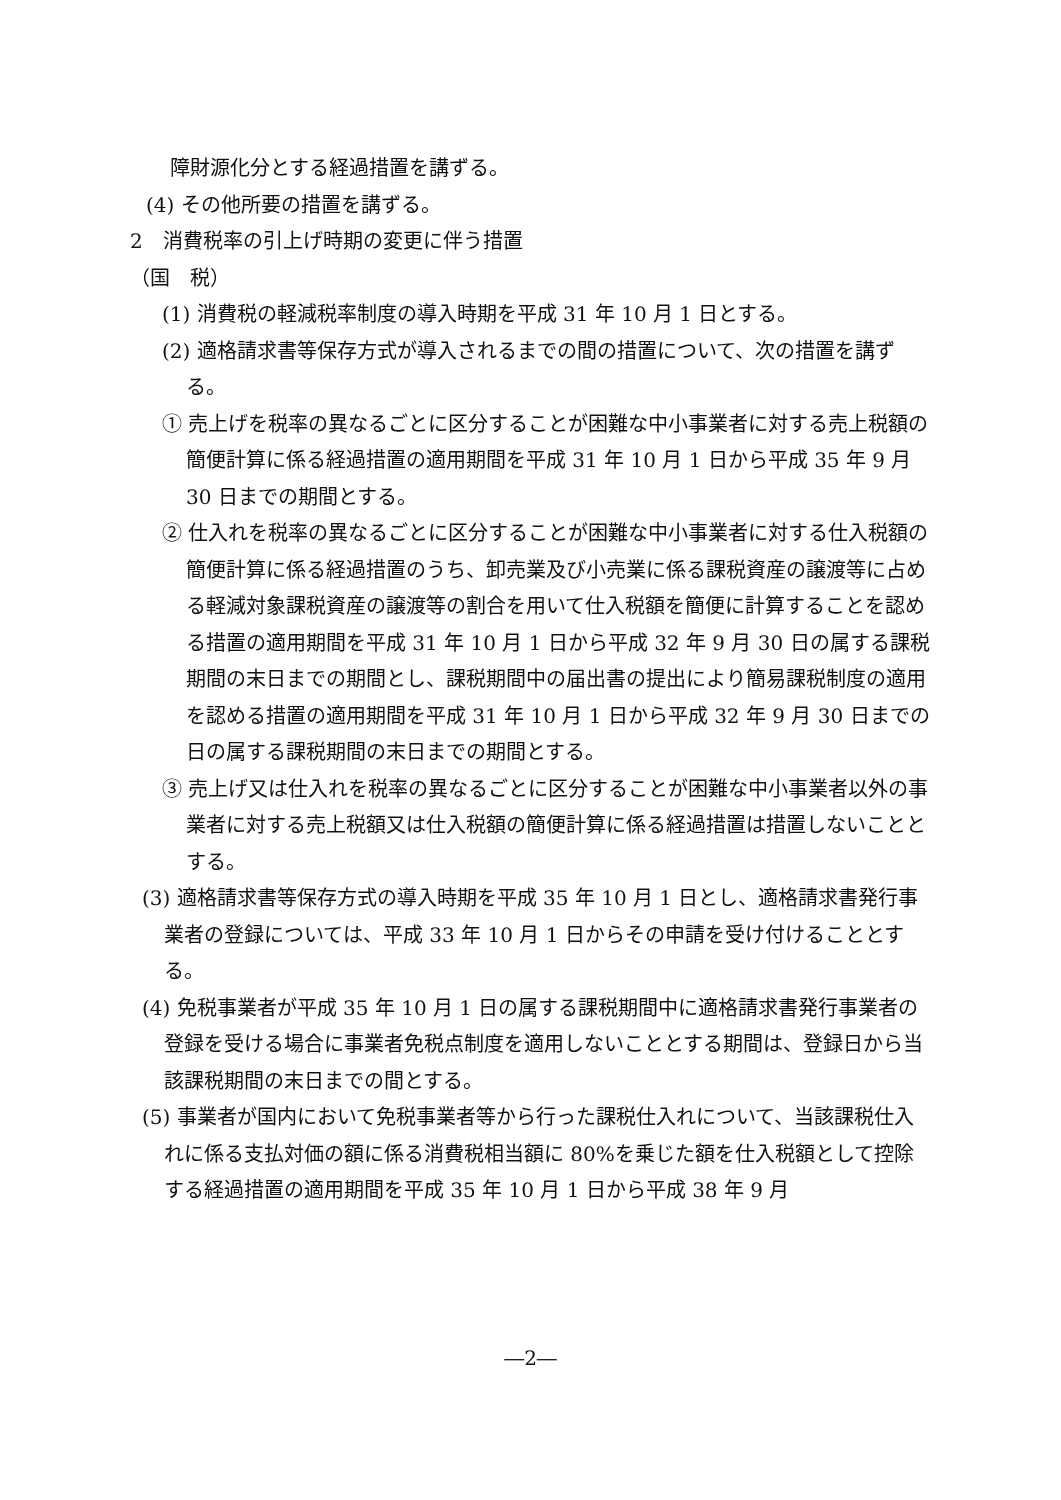障財源化分とする経過措置を講ずる。
(4) その他所要の措置を講ずる。
2　消費税率の引上げ時期の変更に伴う措置
（国　税）
(1) 消費税の軽減税率制度の導入時期を平成 31 年 10 月 1 日とする。
(2) 適格請求書等保存方式が導入されるまでの間の措置について、次の措置を講ずる。
① 売上げを税率の異なるごとに区分することが困難な中小事業者に対する売上税額の簡便計算に係る経過措置の適用期間を平成 31 年 10 月 1 日から平成 35 年 9 月 30 日までの期間とする。
② 仕入れを税率の異なるごとに区分することが困難な中小事業者に対する仕入税額の簡便計算に係る経過措置のうち、卸売業及び小売業に係る課税資産の譲渡等に占める軽減対象課税資産の譲渡等の割合を用いて仕入税額を簡便に計算することを認める措置の適用期間を平成 31 年 10 月 1 日から平成 32 年 9 月 30 日の属する課税期間の末日までの期間とし、課税期間中の届出書の提出により簡易課税制度の適用を認める措置の適用期間を平成 31 年 10 月 1 日から平成 32 年 9 月 30 日までの日の属する課税期間の末日までの期間とする。
③ 売上げ又は仕入れを税率の異なるごとに区分することが困難な中小事業者以外の事業者に対する売上税額又は仕入税額の簡便計算に係る経過措置は措置しないこととする。
(3) 適格請求書等保存方式の導入時期を平成 35 年 10 月 1 日とし、適格請求書発行事業者の登録については、平成 33 年 10 月 1 日からその申請を受け付けることとする。
(4) 免税事業者が平成 35 年 10 月 1 日の属する課税期間中に適格請求書発行事業者の登録を受ける場合に事業者免税点制度を適用しないこととする期間は、登録日から当該課税期間の末日までの間とする。
(5) 事業者が国内において免税事業者等から行った課税仕入れについて、当該課税仕入れに係る支払対価の額に係る消費税相当額に 80%を乗じた額を仕入税額として控除する経過措置の適用期間を平成 35 年 10 月 1 日から平成 38 年 9 月
―2―